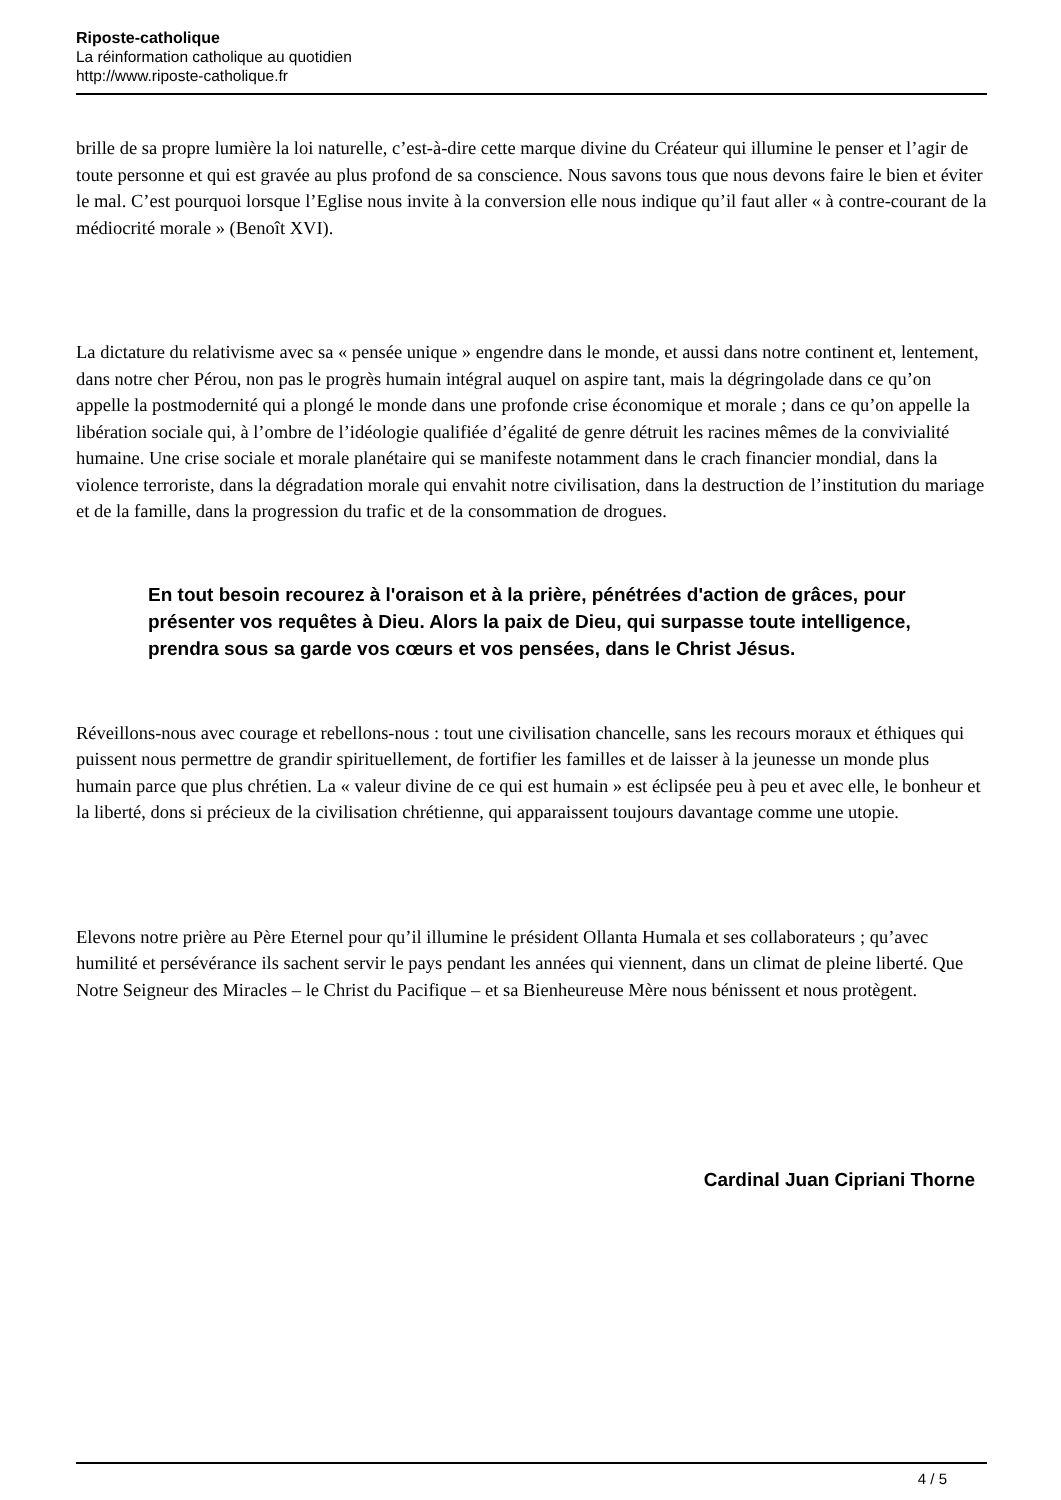Riposte-catholique
La réinformation catholique au quotidien
http://www.riposte-catholique.fr
brille de sa propre lumière la loi naturelle, c’est-à-dire cette marque divine du Créateur qui illumine le penser et l’agir de toute personne et qui est gravée au plus profond de sa conscience. Nous savons tous que nous devons faire le bien et éviter le mal. C’est pourquoi lorsque l’Eglise nous invite à la conversion elle nous indique qu’il faut aller « à contre-courant de la médiocrité morale » (Benoît XVI).
La dictature du relativisme avec sa « pensée unique » engendre dans le monde, et aussi dans notre continent et, lentement, dans notre cher Pérou, non pas le progrès humain intégral auquel on aspire tant, mais la dégringolade dans ce qu’on appelle la postmodernité qui a plongé le monde dans une profonde crise économique et morale ; dans ce qu’on appelle la libération sociale qui, à l’ombre de l’idéologie qualifiée d’égalité de genre détruit les racines mêmes de la convivialité humaine. Une crise sociale et morale planétaire qui se manifeste notamment dans le crach financier mondial, dans la violence terroriste, dans la dégradation morale qui envahit notre civilisation, dans la destruction de l’institution du mariage et de la famille, dans la progression du trafic et de la consommation de drogues.
En tout besoin recourez à l'oraison et à la prière, pénétrées d'action de grâces, pour présenter vos requêtes à Dieu. Alors la paix de Dieu, qui surpasse toute intelligence, prendra sous sa garde vos cœurs et vos pensées, dans le Christ Jésus.
Réveillons-nous avec courage et rebellons-nous : tout une civilisation chancelle, sans les recours moraux et éthiques qui puissent nous permettre de grandir spirituellement, de fortifier les familles et de laisser à la jeunesse un monde plus humain parce que plus chrétien. La « valeur divine de ce qui est humain » est éclipsée peu à peu et avec elle, le bonheur et la liberté, dons si précieux de la civilisation chrétienne, qui apparaissent toujours davantage comme une utopie.
Elevons notre prière au Père Eternel pour qu’il illumine le président Ollanta Humala et ses collaborateurs ; qu’avec humilité et persévérance ils sachent servir le pays pendant les années qui viennent, dans un climat de pleine liberté. Que Notre Seigneur des Miracles – le Christ du Pacifique – et sa Bienheureuse Mère nous bénissent et nous protègent.
Cardinal Juan Cipriani Thorne
4 / 5